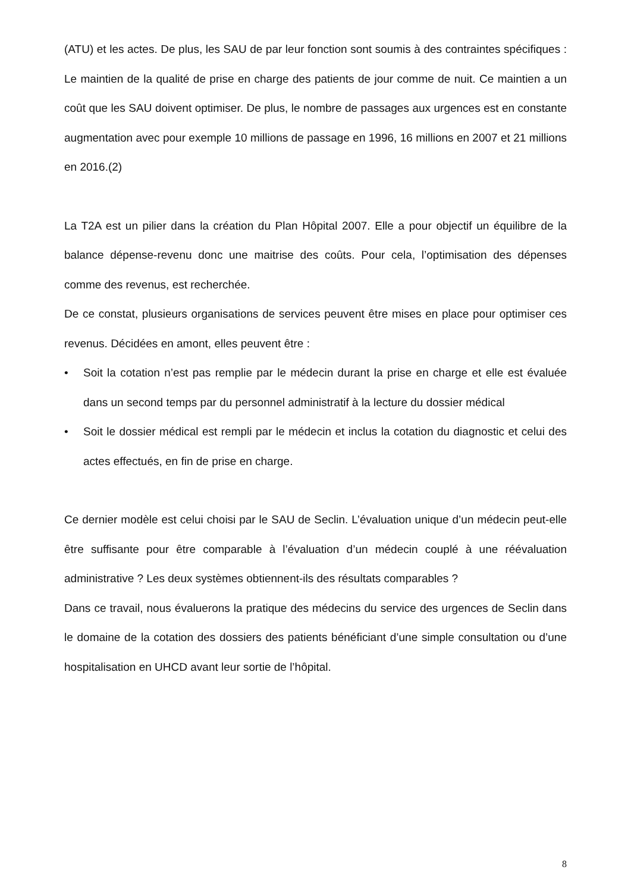(ATU) et les actes. De plus, les SAU de par leur fonction sont soumis à des contraintes spécifiques : Le maintien de la qualité de prise en charge des patients de jour comme de nuit. Ce maintien a un coût que les SAU doivent optimiser. De plus, le nombre de passages aux urgences est en constante augmentation avec pour exemple 10 millions de passage en 1996, 16 millions en 2007 et 21 millions en 2016.(2)
La T2A est un pilier dans la création du Plan Hôpital 2007. Elle a pour objectif un équilibre de la balance dépense-revenu donc une maitrise des coûts. Pour cela, l’optimisation des dépenses comme des revenus, est recherchée.
De ce constat, plusieurs organisations de services peuvent être mises en place pour optimiser ces revenus. Décidées en amont, elles peuvent être :
• Soit la cotation n’est pas remplie par le médecin durant la prise en charge et elle est évaluée dans un second temps par du personnel administratif à la lecture du dossier médical
• Soit le dossier médical est rempli par le médecin et inclus la cotation du diagnostic et celui des actes effectués, en fin de prise en charge.
Ce dernier modèle est celui choisi par le SAU de Seclin. L’évaluation unique d’un médecin peut-elle être suffisante pour être comparable à l’évaluation d’un médecin couplé à une réévaluation administrative ? Les deux systèmes obtiennent-ils des résultats comparables ?
Dans ce travail, nous évaluerons la pratique des médecins du service des urgences de Seclin dans le domaine de la cotation des dossiers des patients bénéficiant d’une simple consultation ou d’une hospitalisation en UHCD avant leur sortie de l’hôpital.
8